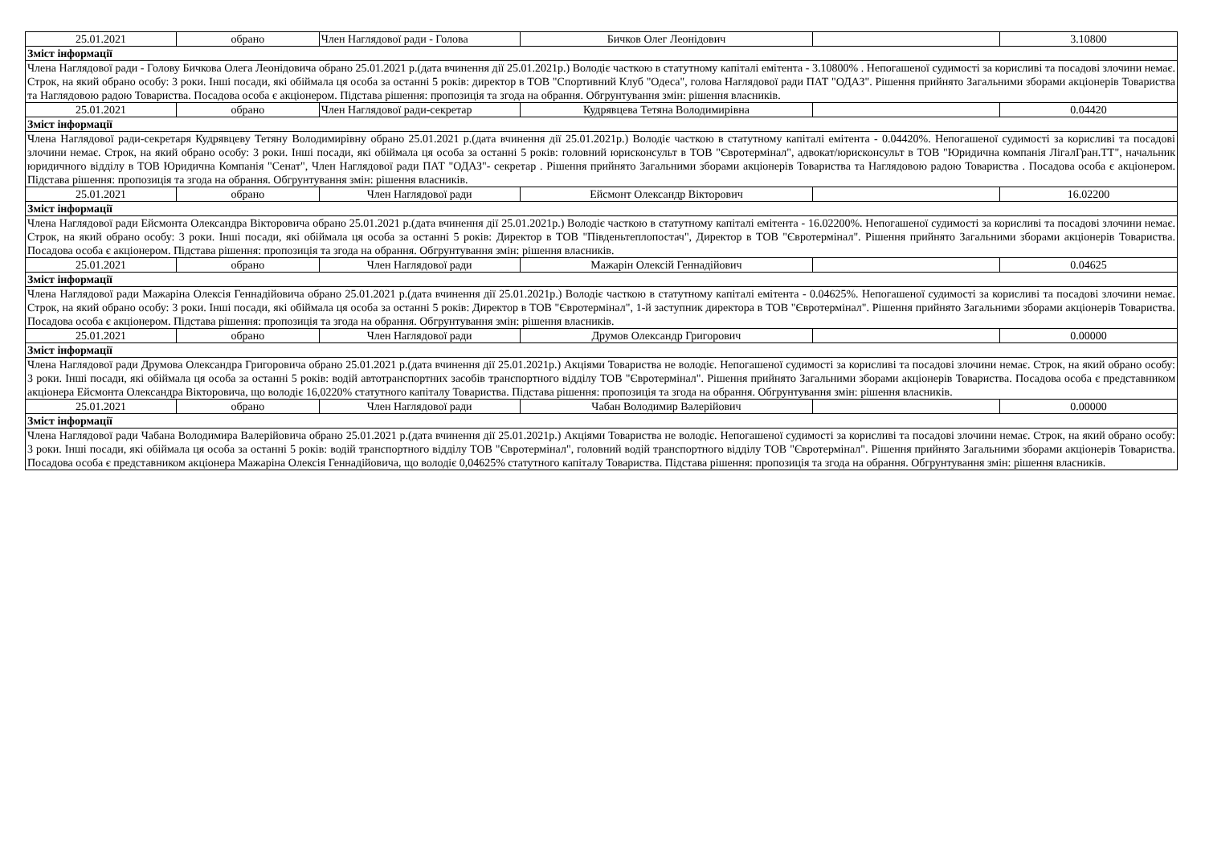| 25.01.2021 | обрано | Член Наглядової ради - Голова | Бичков Олег Леонідович | | 3.10800 |
| Зміст інформації | | | | | |
| Члена Наглядової ради - Голову Бичкова Олега Леонідовича обрано 25.01.2021 р.(дата вчинення дії 25.01.2021р.) Володіє часткою в статутному капіталі емітента - 3.10800% . Непогашеної судимості за корисливі та посадові злочини немає. Строк, на який обрано особу: 3 роки. Інші посади, які обіймала ця особа за останні 5 років: директор в ТОВ "Спортивний Клуб "Одеса", голова Наглядової ради ПАТ "ОДАЗ". Рішення прийнято Загальними зборами акціонерів Товариства та Наглядовою радою Товариства. Посадова особа є акціонером. Підстава рішення: пропозиція та згода на обрання. Обгрунтування змін: рішення власників. | | | | | |
| 25.01.2021 | обрано | Член Наглядової ради-секретар | Кудрявцева Тетяна Володимирівна | | 0.04420 |
| Зміст інформації | | | | | |
| Члена Наглядової ради-секретаря Кудрявцеву Тетяну Володимирівну обрано 25.01.2021 р.(дата вчинення дії 25.01.2021р.) Володіє часткою в статутному капіталі емітента - 0.04420%. Непогашеної судимості за корисливі та посадові злочини немає. Строк, на який обрано особу: 3 роки. Інші посади, які обіймала ця особа за останні 5 років: головний юрисконсульт в ТОВ "Євротермінал", адвокат/юрисконсульт в ТОВ "Юридична компанія ЛігалГран.ТТ", начальник юридичного відділу в ТОВ Юридична Компанія "Сенат", Член Наглядової ради ПАТ "ОДАЗ"- секретар . Рішення прийнято Загальними зборами акціонерів Товариства та Наглядовою радою Товариства . Посадова особа є акціонером. Підстава рішення: пропозиція та згода на обрання. Обгрунтування змін: рішення власників. | | | | | |
| 25.01.2021 | обрано | Член Наглядової ради | Ейсмонт Олександр Вікторович | | 16.02200 |
| Зміст інформації | | | | | |
| Члена Наглядової ради Ейсмонта Олександра Вікторовича обрано 25.01.2021 р.(дата вчинення дії 25.01.2021р.) Володіє часткою в статутному капіталі емітента - 16.02200%. Непогашеної судимості за корисливі та посадові злочини немає. Строк, на який обрано особу: 3 роки. Інші посади, які обіймала ця особа за останні 5 років: Директор в ТОВ "Південьтеплопостач", Директор в ТОВ "Євротермінал". Рішення прийнято Загальними зборами акціонерів Товариства. Посадова особа є акціонером. Підстава рішення: пропозиція та згода на обрання. Обгрунтування змін: рішення власників. | | | | | |
| 25.01.2021 | обрано | Член Наглядової ради | Мажарін Олексій Геннадійович | | 0.04625 |
| Зміст інформації | | | | | |
| Члена Наглядової ради Мажаріна Олексія Геннадійовича обрано 25.01.2021 р.(дата вчинення дії 25.01.2021р.) Володіє часткою в статутному капіталі емітента - 0.04625%. Непогашеної судимості за корисливі та посадові злочини немає. Строк, на який обрано особу: 3 роки. Інші посади, які обіймала ця особа за останні 5 років: Директор в ТОВ "Євротермінал", 1-й заступник директора в ТОВ "Євротермінал". Рішення прийнято Загальними зборами акціонерів Товариства. Посадова особа є акціонером. Підстава рішення: пропозиція та згода на обрання. Обгрунтування змін: рішення власників. | | | | | |
| 25.01.2021 | обрано | Член Наглядової ради | Друмов Олександр Григорович | | 0.00000 |
| Зміст інформації | | | | | |
| Члена Наглядової ради Друмова Олександра Григоровича обрано 25.01.2021 р.(дата вчинення дії 25.01.2021р.) Акціями Товариства не володіє. Непогашеної судимості за корисливі та посадові злочини немає. Строк, на який обрано особу: 3 роки. Інші посади, які обіймала ця особа за останні 5 років: водій автотранспортних засобів транспортного відділу ТОВ "Євротермінал". Рішення прийнято Загальними зборами акціонерів Товариства. Посадова особа є представником акціонера Ейсмонта Олександра Вікторовича, що володіє 16,0220% статутного капіталу Товариства. Підстава рішення: пропозиція та згода на обрання. Обгрунтування змін: рішення власників. | | | | | |
| 25.01.2021 | обрано | Член Наглядової ради | Чабан Володимир Валерійович | | 0.00000 |
| Зміст інформації | | | | | |
| Члена Наглядової ради Чабана Володимира Валерійовича обрано 25.01.2021 р.(дата вчинення дії 25.01.2021р.) Акціями Товариства не володіє. Непогашеної судимості за корисливі та посадові злочини немає. Строк, на який обрано особу: 3 роки. Інші посади, які обіймала ця особа за останні 5 років: водій транспортного відділу ТОВ "Євротермінал", головний водій транспортного відділу ТОВ "Євротермінал". Рішення прийнято Загальними зборами акціонерів Товариства. Посадова особа є представником акціонера Мажаріна Олексія Геннадійовича, що володіє 0,04625% статутного капіталу Товариства. Підстава рішення: пропозиція та згода на обрання. Обгрунтування змін: рішення власників. | | | | | |